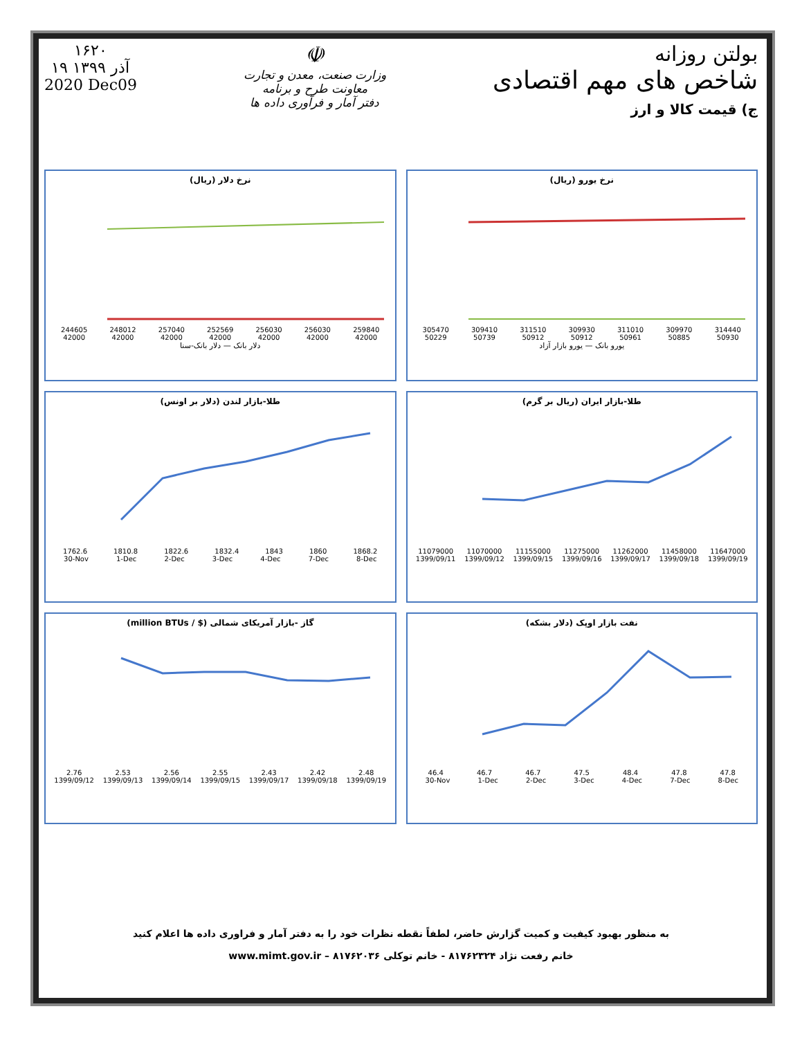بولتن روزانه
شاخص های مهم اقتصادی
ج) قیمت کالا و ارز
☫
وزارت صنعت، معدن و تجارت
معاونت طرح و برنامه
دفتر آمار و فرآوری داده ها
۱۶۲۰
۱۹ آذر ۱۳۹۹
2020 Dec09
نرخ یورو (ریال)
305470 309410 311510 309930 311010 309970 314440
50229 50739 50912 50912 50961 50885 50930
یورو بانک — یورو بازار آزاد
نرخ دلار (ریال)
244605 248012 257040 252569 256030 256030 259840
42000 42000 42000 42000 42000 42000 42000
دلار بانک — دلار بانک-سنا
طلا-بازار ایران (ریال بر گرم)
11079000 11070000 11155000 11275000 11262000 11458000 11647000
1399/09/11 1399/09/12 1399/09/15 1399/09/16 1399/09/17 1399/09/18 1399/09/19
طلا-بازار لندن (دلار بر اونس)
1762.6 1810.8 1822.6 1832.4 1843 1860 1868.2
30-Nov 1-Dec 2-Dec 3-Dec 4-Dec 7-Dec 8-Dec
نفت بازار اوپک (دلار بشکه)
46.4 46.7 46.7 47.5 48.4 47.8 47.8
30-Nov 1-Dec 2-Dec 3-Dec 4-Dec 7-Dec 8-Dec
گاز -بازار آمریکای شمالی ($ / million BTUs)
2.76 2.53 2.56 2.55 2.43 2.42 2.48
1399/09/12 1399/09/13 1399/09/14 1399/09/15 1399/09/17 1399/09/18 1399/09/19
به منظور بهبود کیفیت و کمیت گزارش حاضر، لطفاً نقطه نظرات خود را به دفتر آمار و فراوری داده ها اعلام کنید
خانم رفعت نژاد ۸۱۷۶۲۳۲۴ - خانم توکلی ۸۱۷۶۲۰۳۶ – www.mimt.gov.ir